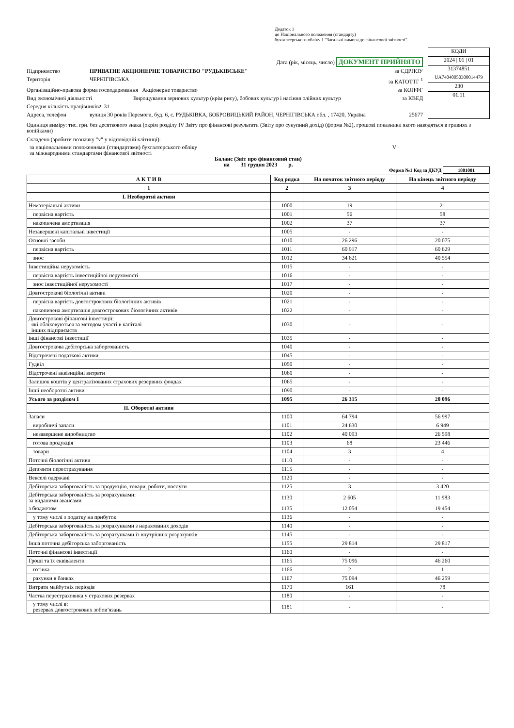Додаток 1
до Національного положення (стандарту)
бухгалтерського обліку 1 "Загальні вимоги до фінансової звітності"
Дата (рік, місяць, число) ДОКУМЕНТ ПРИЙНЯТО
Підприємство ПРИВАТНЕ АКЦІОНЕРНЕ ТОВАРИСТВО "РУДЬКІВСЬКЕ" за ЄДРПОУ
Територія ЧЕРНІГІВСЬКА за КАТОТТГ <sup>1</sup>
Організаційно-правова форма господарювання Акціонерне товариство за КОПФГ
Вид економічної діяльності Вирощування зернових культур (крім рису), бобових культур і насіння олійних культур за КВЕД
Середня кількість працівників <sup>2</sup> 31
Адреса, телефон вулиця 30 років Перемоги, буд. 6, с. РУДЬКІВКА, БОБРОВИЦЬКИЙ РАЙОН, ЧЕРНІГІВСЬКА обл. , 17420, Україна 25677
КОДИ
2024 | 01 | 01
31374851
UA74040050300014479
230
01.11
Одиниця виміру: тис. грн. без десяткового знака (окрім розділу IV Звіту про фінансові результати (Звіту про сукупний дохід) (форма №2), грошові показники якого наводяться в гривнях з копійками)
Складено (зробити позначку "v" у відповідній клітинці):
за національними положеннями (стандартами) бухгалтерського обліку V
за міжнародними стандартами фінансової звітності
Баланс (Звіт про фінансовий стан)
на 31 грудня 2023 р.
Форма №1 Код за ДКУД 1801001
| А К Т И В | Код рядка | На початок звітного періоду | На кінець звітного періоду |
| 1 | 2 | 3 | 4 |
| I. Необоротні активи | | | |
| Нематеріальні активи | 1000 | 19 | 21 |
| первісна вартість | 1001 | 56 | 58 |
| накопичена амортизація | 1002 | 37 | 37 |
| Незавершені капітальні інвестиції | 1005 | - | - |
| Основні засоби | 1010 | 26 296 | 20 075 |
| первісна вартість | 1011 | 60 917 | 60 629 |
| знос | 1012 | 34 621 | 40 554 |
| Інвестиційна нерухомість | 1015 | - | - |
| первісна вартість інвестиційної нерухомості | 1016 | - | - |
| знос інвестиційної нерухомості | 1017 | - | - |
| Довгострокові біологічні активи | 1020 | - | - |
| первісна вартість довгострокових біологічних активів | 1021 | - | - |
| накопичена амортизація довгострокових біологічних активів | 1022 | - | - |
| Довгострокові фінансові інвестиції: які обліковуються за методом участі в капіталі інших підприємств | 1030 | - | - |
| інші фінансові інвестиції | 1035 | - | - |
| Довгострокова дебіторська заборгованість | 1040 | - | - |
| Відстрочені податкові активи | 1045 | - | - |
| Гудвіл | 1050 | - | - |
| Відстрочені аквізиційні витрати | 1060 | - | - |
| Залишок коштів у централізованих страхових резервних фондах | 1065 | - | - |
| Інші необоротні активи | 1090 | - | - |
| Усього за розділом I | 1095 | 26 315 | 20 096 |
| II. Оборотні активи | | | |
| Запаси | 1100 | 64 794 | 56 997 |
| виробничі запаси | 1101 | 24 630 | 6 949 |
| незавершене виробництво | 1102 | 40 093 | 26 598 |
| готова продукція | 1103 | 68 | 23 446 |
| товари | 1104 | 3 | 4 |
| Поточні біологічні активи | 1110 | - | - |
| Депозити перестрахування | 1115 | - | - |
| Векселі одержані | 1120 | - | - |
| Дебіторська заборгованість за продукцію, товари, роботи, послуги | 1125 | 3 | 3 420 |
| Дебіторська заборгованість за розрахунками: за виданими авансами | 1130 | 2 605 | 11 983 |
| з бюджетом | 1135 | 12 054 | 19 454 |
| у тому числі з податку на прибуток | 1136 | - | - |
| Дебіторська заборгованість за розрахунками з нарахованих доходів | 1140 | - | - |
| Дебіторська заборгованість за розрахунками із внутрішніх розрахунків | 1145 | - | - |
| Інша поточна дебіторська заборгованість | 1155 | 29 814 | 29 817 |
| Поточні фінансові інвестиції | 1160 | - | - |
| Гроші та їх еквіваленти | 1165 | 75 096 | 46 260 |
| готівка | 1166 | 2 | 1 |
| рахунки в банках | 1167 | 75 094 | 46 259 |
| Витрати майбутніх періодів | 1170 | 161 | 78 |
| Частка перестраховика у страхових резервах | 1180 | - | - |
| у тому числі в: резервах довгострокових зобов’язань | 1181 | - | - |